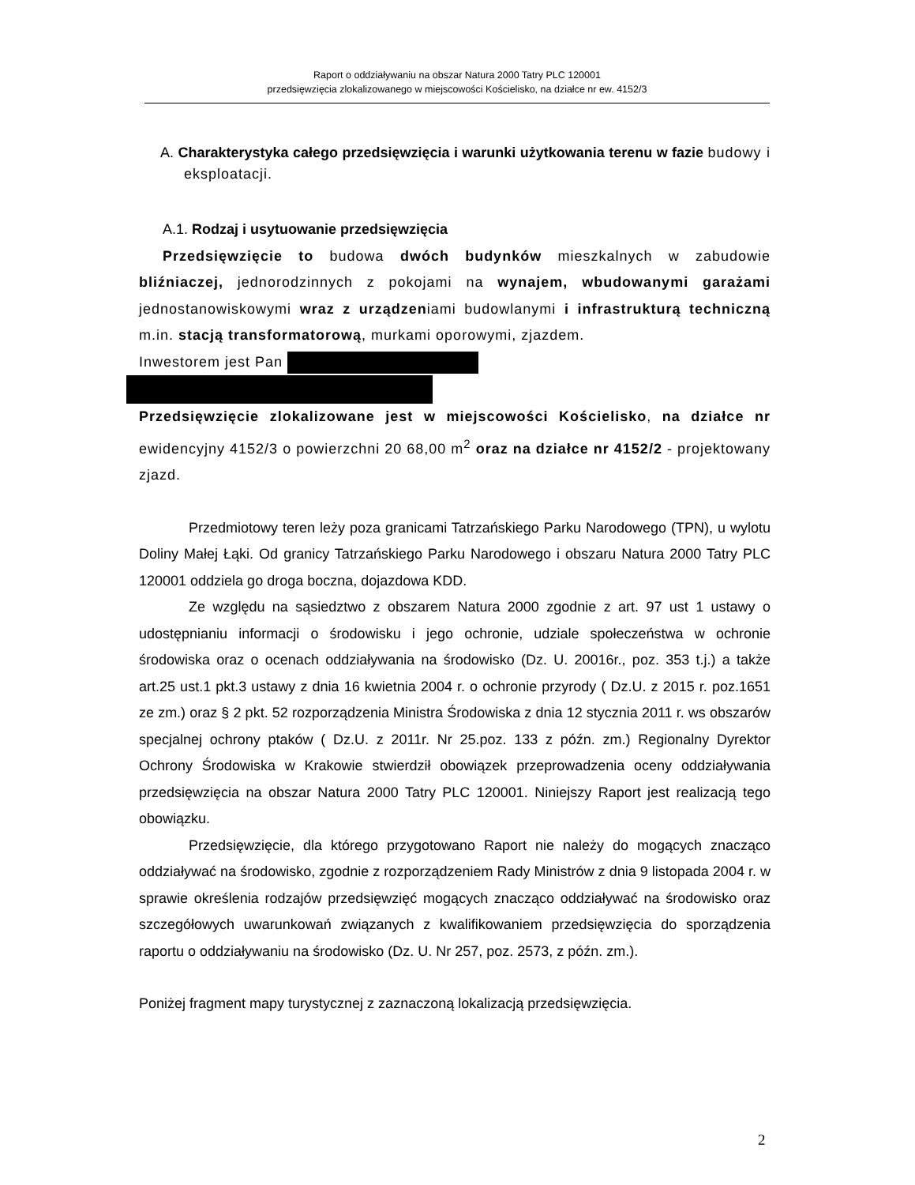Raport o oddziaływaniu na obszar Natura 2000 Tatry PLC 120001
przedsięwzięcia zlokalizowanego w miejscowości Kościelisko, na działce nr ew. 4152/3
A. Charakterystyka całego przedsięwzięcia i warunki użytkowania terenu w fazie budowy i eksploatacji.
A.1. Rodzaj i usytuowanie przedsięwzięcia
Przedsięwzięcie to budowa dwóch budynków mieszkalnych w zabudowie bliźniaczej, jednorodzinnych z pokojami na wynajem, wbudowanymi garażami jednostanowiskowymi wraz z urządzeniami budowlanymi i infrastrukturą techniczną m.in. stacją transformatorową, murkami oporowymi, zjazdem.
Inwestorem jest Pan
Przedsięwzięcie zlokalizowane jest w miejscowości Kościelisko, na działce nr ewidencyjny 4152/3 o powierzchni 20 68,00 m<sup>2</sup> oraz na działce nr 4152/2 - projektowany zjazd.
Przedmiotowy teren leży poza granicami Tatrzańskiego Parku Narodowego (TPN), u wylotu Doliny Małej Łąki. Od granicy Tatrzańskiego Parku Narodowego i obszaru Natura 2000 Tatry PLC 120001 oddziela go droga boczna, dojazdowa KDD.
Ze względu na sąsiedztwo z obszarem Natura 2000 zgodnie z art. 97 ust 1 ustawy o udostępnianiu informacji o środowisku i jego ochronie, udziale społeczeństwa w ochronie środowiska oraz o ocenach oddziaływania na środowisko (Dz. U. 20016r., poz. 353 t.j.) a także art.25 ust.1 pkt.3 ustawy z dnia 16 kwietnia 2004 r. o ochronie przyrody ( Dz.U. z 2015 r. poz.1651 ze zm.) oraz § 2 pkt. 52 rozporządzenia Ministra Środowiska z dnia 12 stycznia 2011 r. ws obszarów specjalnej ochrony ptaków ( Dz.U. z 2011r. Nr 25.poz. 133 z późn. zm.) Regionalny Dyrektor Ochrony Środowiska w Krakowie stwierdził obowiązek przeprowadzenia oceny oddziaływania przedsięwzięcia na obszar Natura 2000 Tatry PLC 120001. Niniejszy Raport jest realizacją tego obowiązku.
Przedsięwzięcie, dla którego przygotowano Raport nie należy do mogących znacząco oddziaływać na środowisko, zgodnie z rozporządzeniem Rady Ministrów z dnia 9 listopada 2004 r. w sprawie określenia rodzajów przedsięwzięć mogących znacząco oddziaływać na środowisko oraz szczegółowych uwarunkowań związanych z kwalifikowaniem przedsięwzięcia do sporządzenia raportu o oddziaływaniu na środowisko (Dz. U. Nr 257, poz. 2573, z późn. zm.).
Poniżej fragment mapy turystycznej z zaznaczoną lokalizacją przedsięwzięcia.
2